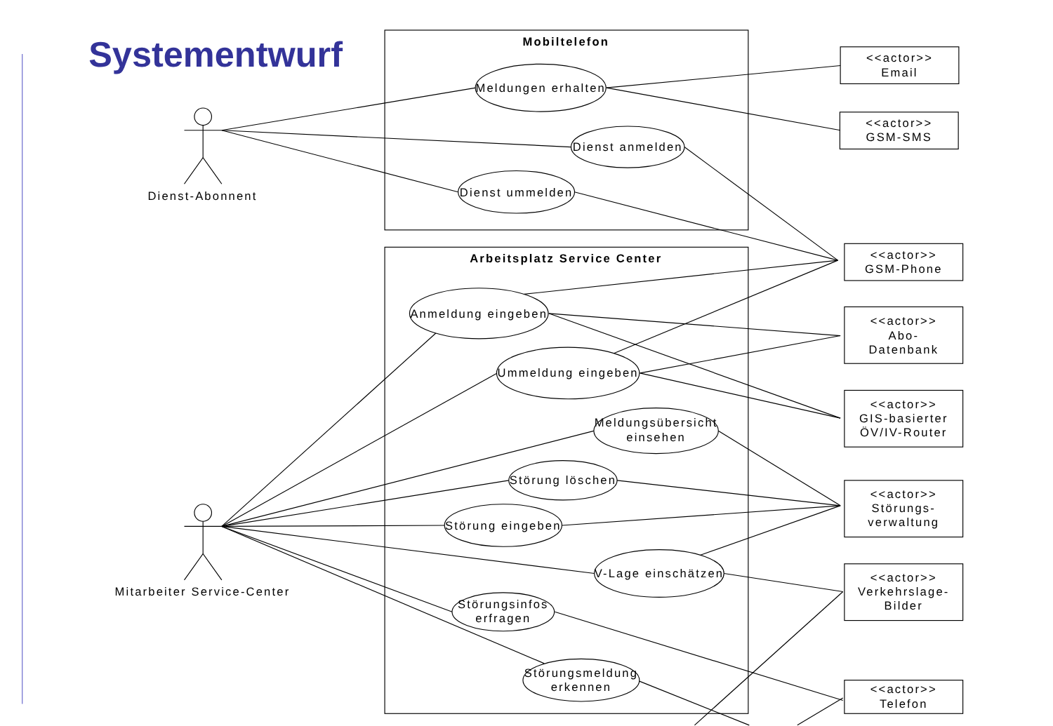Systementwurf
Mobiltelefon
Arbeitsplatz Service Center
Dienst-Abonnent
Mitarbeiter Service-Center
Meldungen erhalten
Dienst anmelden
Dienst ummelden
Anmeldung eingeben
Ummeldung eingeben
Meldungsübersicht
einsehen
Störung löschen
Störung eingeben
V-Lage einschätzen
Störungsinfos
erfragen
Störungsmeldung
erkennen
<<actor>>
Email
<<actor>>
GSM-SMS
<<actor>>
GSM-Phone
<<actor>>
Abo-
Datenbank
<<actor>>
GIS-basierter
ÖV/IV-Router
<<actor>>
Störungs-
verwaltung
<<actor>>
Verkehrslage-
Bilder
<<actor>>
Telefon